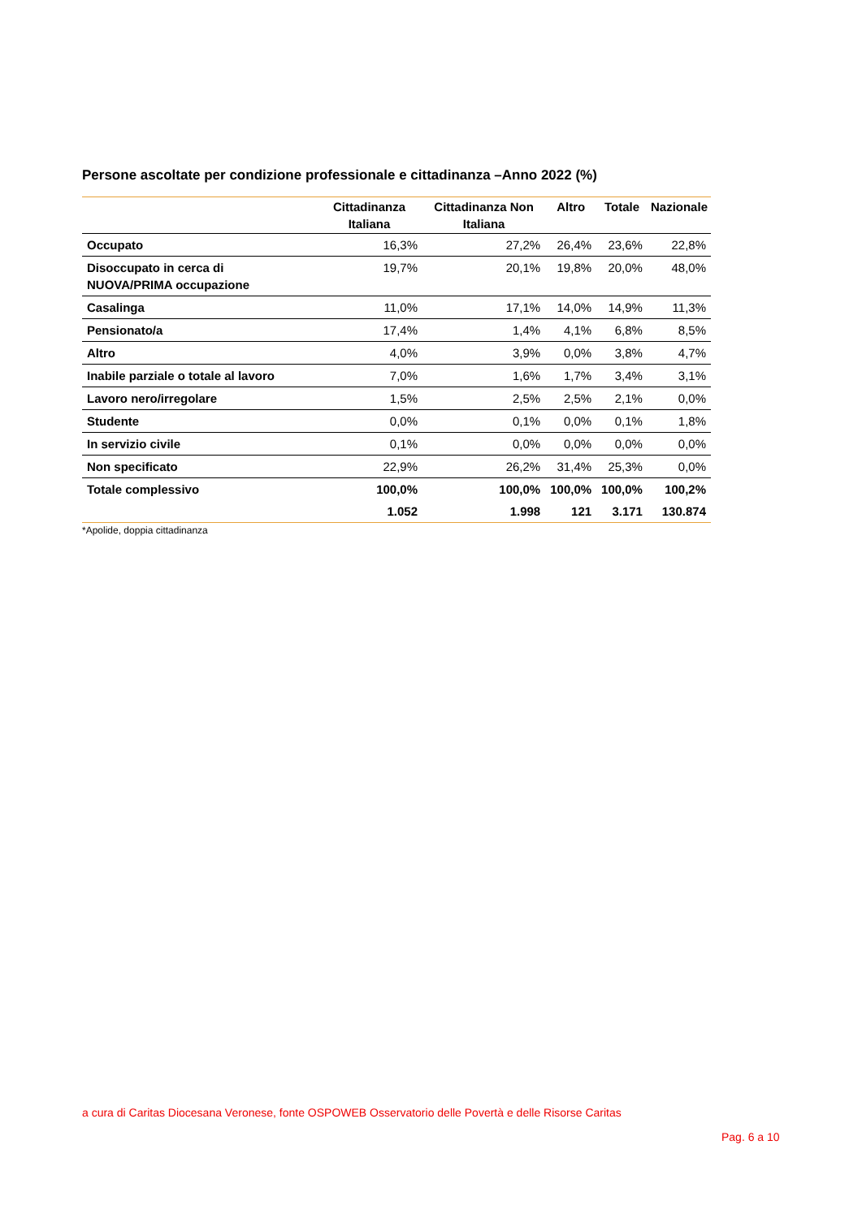Persone ascoltate per condizione professionale e cittadinanza –Anno 2022 (%)
| | Cittadinanza Italiana | Cittadinanza Non Italiana | Altro | Totale | Nazionale |
| --- | --- | --- | --- | --- | --- |
| Occupato | 16,3% | 27,2% | 26,4% | 23,6% | 22,8% |
| Disoccupato in cerca di NUOVA/PRIMA occupazione | 19,7% | 20,1% | 19,8% | 20,0% | 48,0% |
| Casalinga | 11,0% | 17,1% | 14,0% | 14,9% | 11,3% |
| Pensionato/a | 17,4% | 1,4% | 4,1% | 6,8% | 8,5% |
| Altro | 4,0% | 3,9% | 0,0% | 3,8% | 4,7% |
| Inabile parziale o totale al lavoro | 7,0% | 1,6% | 1,7% | 3,4% | 3,1% |
| Lavoro nero/irregolare | 1,5% | 2,5% | 2,5% | 2,1% | 0,0% |
| Studente | 0,0% | 0,1% | 0,0% | 0,1% | 1,8% |
| In servizio civile | 0,1% | 0,0% | 0,0% | 0,0% | 0,0% |
| Non specificato | 22,9% | 26,2% | 31,4% | 25,3% | 0,0% |
| Totale complessivo | 100,0% | 100,0% | 100,0% | 100,0% | 100,2% |
| | 1.052 | 1.998 | 121 | 3.171 | 130.874 |
*Apolide, doppia cittadinanza
a cura di Caritas Diocesana Veronese, fonte OSPOWEB Osservatorio delle Povertà e delle Risorse Caritas
Pag. 6 a 10